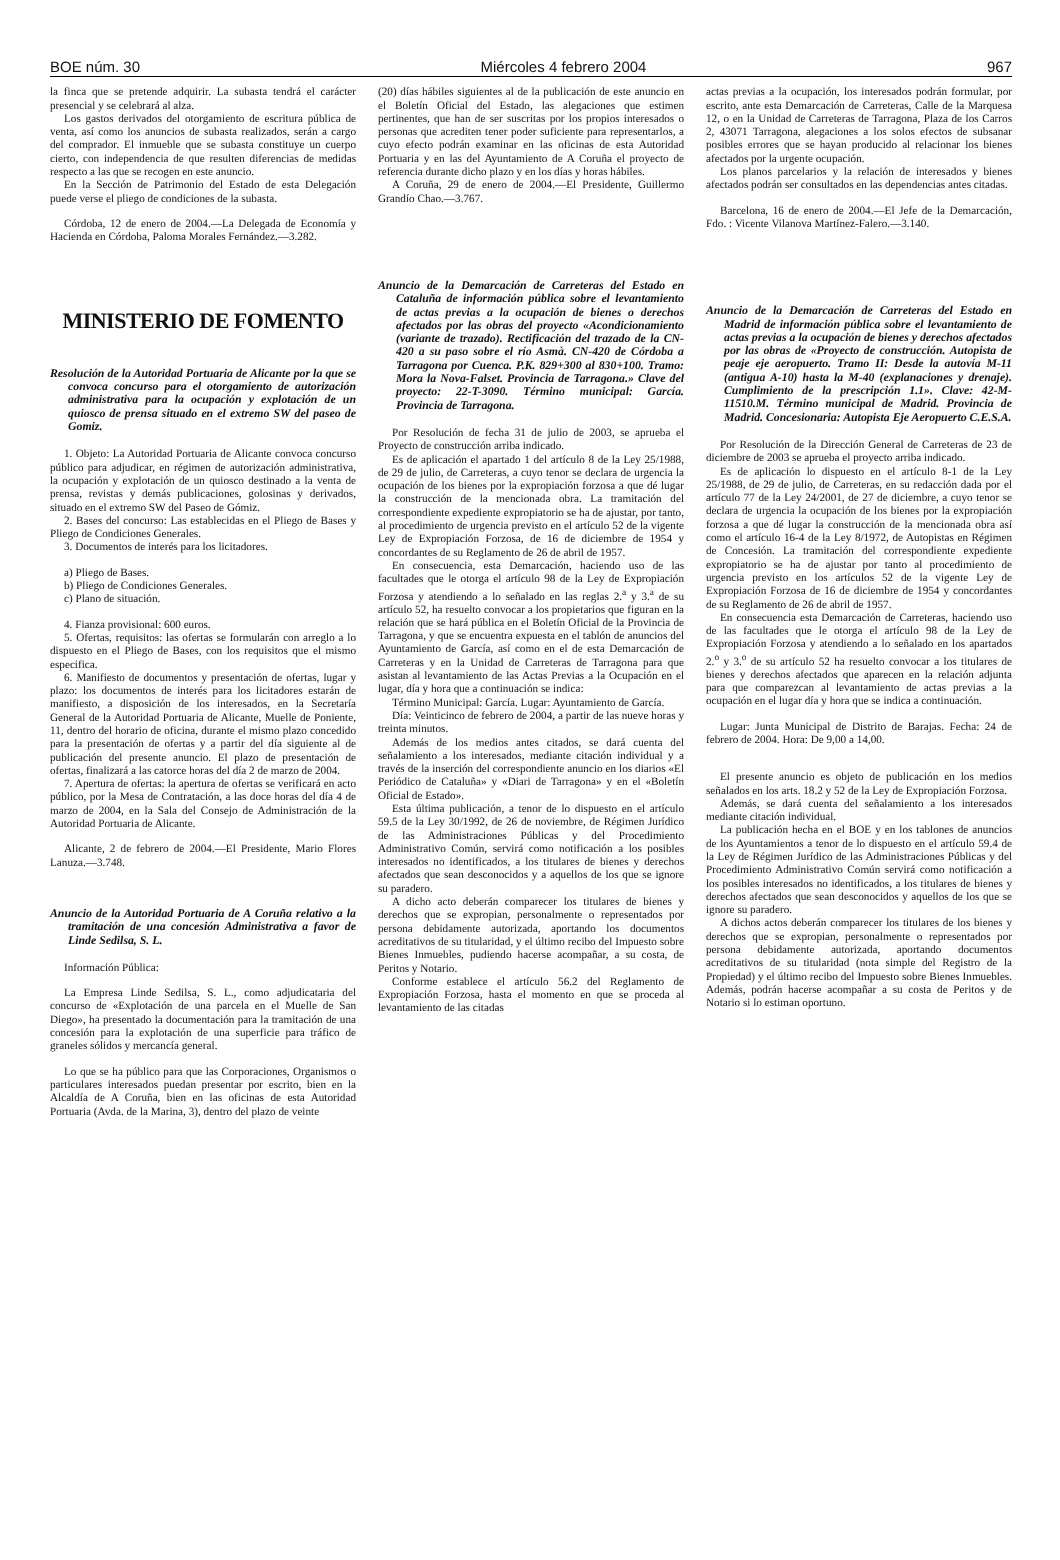BOE núm. 30 Miércoles 4 febrero 2004 967
la finca que se pretende adquirir. La subasta tendrá el carácter presencial y se celebrará al alza.
Los gastos derivados del otorgamiento de escritura pública de venta, así como los anuncios de subasta realizados, serán a cargo del comprador. El inmueble que se subasta constituye un cuerpo cierto, con independencia de que resulten diferencias de medidas respecto a las que se recogen en este anuncio.
En la Sección de Patrimonio del Estado de esta Delegación puede verse el pliego de condiciones de la subasta.
Córdoba, 12 de enero de 2004.—La Delegada de Economía y Hacienda en Córdoba, Paloma Morales Fernández.—3.282.
MINISTERIO DE FOMENTO
Resolución de la Autoridad Portuaria de Alicante por la que se convoca concurso para el otorgamiento de autorización administrativa para la ocupación y explotación de un quiosco de prensa situado en el extremo SW del paseo de Gomiz.
1. Objeto: La Autoridad Portuaria de Alicante convoca concurso público para adjudicar, en régimen de autorización administrativa, la ocupación y explotación de un quiosco destinado a la venta de prensa, revistas y demás publicaciones, golosinas y derivados, situado en el extremo SW del Paseo de Gómiz.
2. Bases del concurso: Las establecidas en el Pliego de Bases y Pliego de Condiciones Generales.
3. Documentos de interés para los licitadores.
a) Pliego de Bases.
b) Pliego de Condiciones Generales.
c) Plano de situación.
4. Fianza provisional: 600 euros.
5. Ofertas, requisitos: las ofertas se formularán con arreglo a lo dispuesto en el Pliego de Bases, con los requisitos que el mismo especifica.
6. Manifiesto de documentos y presentación de ofertas, lugar y plazo: los documentos de interés para los licitadores estarán de manifiesto, a disposición de los interesados, en la Secretaría General de la Autoridad Portuaria de Alicante, Muelle de Poniente, 11, dentro del horario de oficina, durante el mismo plazo concedido para la presentación de ofertas y a partir del día siguiente al de publicación del presente anuncio. El plazo de presentación de ofertas, finalizará a las catorce horas del día 2 de marzo de 2004.
7. Apertura de ofertas: la apertura de ofertas se verificará en acto público, por la Mesa de Contratación, a las doce horas del día 4 de marzo de 2004, en la Sala del Consejo de Administración de la Autoridad Portuaria de Alicante.
Alicante, 2 de febrero de 2004.—El Presidente, Mario Flores Lanuza.—3.748.
Anuncio de la Autoridad Portuaria de A Coruña relativo a la tramitación de una concesión Administrativa a favor de Linde Sedilsa, S. L.
Información Pública:
La Empresa Linde Sedilsa, S. L., como adjudicataria del concurso de «Explotación de una parcela en el Muelle de San Diego», ha presentado la documentación para la tramitación de una concesión para la explotación de una superficie para tráfico de graneles sólidos y mercancía general.
Lo que se ha público para que las Corporaciones, Organismos o particulares interesados puedan presentar por escrito, bien en la Alcaldía de A Coruña, bien en las oficinas de esta Autoridad Portuaria (Avda. de la Marina, 3), dentro del plazo de veinte
(20) días hábiles siguientes al de la publicación de este anuncio en el Boletín Oficial del Estado, las alegaciones que estimen pertinentes, que han de ser suscritas por los propios interesados o personas que acrediten tener poder suficiente para representarlos, a cuyo efecto podrán examinar en las oficinas de esta Autoridad Portuaria y en las del Ayuntamiento de A Coruña el proyecto de referencia durante dicho plazo y en los días y horas hábiles.
A Coruña, 29 de enero de 2004.—El Presidente, Guillermo Grandío Chao.—3.767.
Anuncio de la Demarcación de Carreteras del Estado en Cataluña de información pública sobre el levantamiento de actas previas a la ocupación de bienes o derechos afectados por las obras del proyecto «Acondicionamiento (variante de trazado). Rectificación del trazado de la CN-420 a su paso sobre el río Asmà. CN-420 de Córdoba a Tarragona por Cuenca. P.K. 829+300 al 830+100. Tramo: Mora la Nova-Falset. Provincia de Tarragona.» Clave del proyecto: 22-T-3090. Término municipal: García. Provincia de Tarragona.
Por Resolución de fecha 31 de julio de 2003, se aprueba el Proyecto de construcción arriba indicado.
Es de aplicación el apartado 1 del artículo 8 de la Ley 25/1988, de 29 de julio, de Carreteras, a cuyo tenor se declara de urgencia la ocupación de los bienes por la expropiación forzosa a que dé lugar la construcción de la mencionada obra. La tramitación del correspondiente expediente expropiatorio se ha de ajustar, por tanto, al procedimiento de urgencia previsto en el artículo 52 de la vigente Ley de Expropiación Forzosa, de 16 de diciembre de 1954 y concordantes de su Reglamento de 26 de abril de 1957.
En consecuencia, esta Demarcación, haciendo uso de las facultades que le otorga el artículo 98 de la Ley de Expropiación Forzosa y atendiendo a lo señalado en las reglas 2.<sup>a</sup> y 3.<sup>a</sup> de su artículo 52, ha resuelto convocar a los propietarios que figuran en la relación que se hará pública en el Boletín Oficial de la Provincia de Tarragona, y que se encuentra expuesta en el tablón de anuncios del Ayuntamiento de García, así como en el de esta Demarcación de Carreteras y en la Unidad de Carreteras de Tarragona para que asistan al levantamiento de las Actas Previas a la Ocupación en el lugar, día y hora que a continuación se indica:
Término Municipal: García. Lugar: Ayuntamiento de García.
Día: Veinticinco de febrero de 2004, a partir de las nueve horas y treinta minutos.
Además de los medios antes citados, se dará cuenta del señalamiento a los interesados, mediante citación individual y a través de la inserción del correspondiente anuncio en los diarios «El Periódico de Cataluña» y «Diari de Tarragona» y en el «Boletín Oficial de Estado».
Esta última publicación, a tenor de lo dispuesto en el artículo 59.5 de la Ley 30/1992, de 26 de noviembre, de Régimen Jurídico de las Administraciones Públicas y del Procedimiento Administrativo Común, servirá como notificación a los posibles interesados no identificados, a los titulares de bienes y derechos afectados que sean desconocidos y a aquellos de los que se ignore su paradero.
A dicho acto deberán comparecer los titulares de bienes y derechos que se expropian, personalmente o representados por persona debidamente autorizada, aportando los documentos acreditativos de su titularidad, y el último recibo del Impuesto sobre Bienes Inmuebles, pudiendo hacerse acompañar, a su costa, de Peritos y Notario.
Conforme establece el artículo 56.2 del Reglamento de Expropiación Forzosa, hasta el momento en que se proceda al levantamiento de las citadas
actas previas a la ocupación, los interesados podrán formular, por escrito, ante esta Demarcación de Carreteras, Calle de la Marquesa 12, o en la Unidad de Carreteras de Tarragona, Plaza de los Carros 2, 43071 Tarragona, alegaciones a los solos efectos de subsanar posibles errores que se hayan producido al relacionar los bienes afectados por la urgente ocupación.
Los planos parcelarios y la relación de interesados y bienes afectados podrán ser consultados en las dependencias antes citadas.
Barcelona, 16 de enero de 2004.—El Jefe de la Demarcación, Fdo. : Vicente Vilanova Martínez-Falero.—3.140.
Anuncio de la Demarcación de Carreteras del Estado en Madrid de información pública sobre el levantamiento de actas previas a la ocupación de bienes y derechos afectados por las obras de «Proyecto de construcción. Autopista de peaje eje aeropuerto. Tramo II: Desde la autovía M-11 (antigua A-10) hasta la M-40 (explanaciones y drenaje). Cumplimiento de la prescripción 1.1». Clave: 42-M-11510.M. Término municipal de Madrid. Provincia de Madrid. Concesionaria: Autopista Eje Aeropuerto C.E.S.A.
Por Resolución de la Dirección General de Carreteras de 23 de diciembre de 2003 se aprueba el proyecto arriba indicado.
Es de aplicación lo dispuesto en el artículo 8-1 de la Ley 25/1988, de 29 de julio, de Carreteras, en su redacción dada por el artículo 77 de la Ley 24/2001, de 27 de diciembre, a cuyo tenor se declara de urgencia la ocupación de los bienes por la expropiación forzosa a que dé lugar la construcción de la mencionada obra así como el artículo 16-4 de la Ley 8/1972, de Autopistas en Régimen de Concesión. La tramitación del correspondiente expediente expropiatorio se ha de ajustar por tanto al procedimiento de urgencia previsto en los artículos 52 de la vigente Ley de Expropiación Forzosa de 16 de diciembre de 1954 y concordantes de su Reglamento de 26 de abril de 1957.
En consecuencia esta Demarcación de Carreteras, haciendo uso de las facultades que le otorga el artículo 98 de la Ley de Expropiación Forzosa y atendiendo a lo señalado en los apartados 2.<sup>o</sup> y 3.<sup>o</sup> de su artículo 52 ha resuelto convocar a los titulares de bienes y derechos afectados que aparecen en la relación adjunta para que comparezcan al levantamiento de actas previas a la ocupación en el lugar día y hora que se indica a continuación.
Lugar: Junta Municipal de Distrito de Barajas. Fecha: 24 de febrero de 2004. Hora: De 9,00 a 14,00.
El presente anuncio es objeto de publicación en los medios señalados en los arts. 18.2 y 52 de la Ley de Expropiación Forzosa.
Además, se dará cuenta del señalamiento a los interesados mediante citación individual.
La publicación hecha en el BOE y en los tablones de anuncios de los Ayuntamientos a tenor de lo dispuesto en el artículo 59.4 de la Ley de Régimen Jurídico de las Administraciones Públicas y del Procedimiento Administrativo Común servirá como notificación a los posibles interesados no identificados, a los titulares de bienes y derechos afectados que sean desconocidos y aquellos de los que se ignore su paradero.
A dichos actos deberán comparecer los titulares de los bienes y derechos que se expropian, personalmente o representados por persona debidamente autorizada, aportando documentos acreditativos de su titularidad (nota simple del Registro de la Propiedad) y el último recibo del Impuesto sobre Bienes Inmuebles. Además, podrán hacerse acompañar a su costa de Peritos y de Notario si lo estiman oportuno.